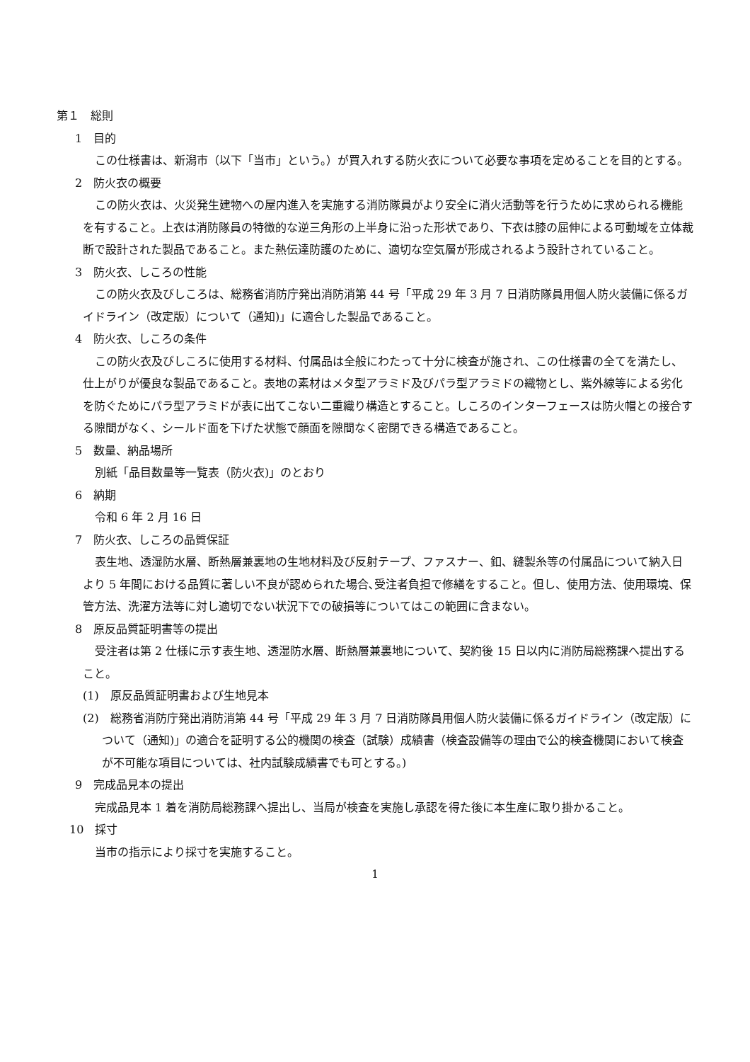第１　総則
1　目的
この仕様書は、新潟市（以下「当市」という。）が買入れする防火衣について必要な事項を定めることを目的とする。
2　防火衣の概要
この防火衣は、火災発生建物への屋内進入を実施する消防隊員がより安全に消火活動等を行うために求められる機能を有すること。上衣は消防隊員の特徴的な逆三角形の上半身に沿った形状であり、下衣は膝の屈伸による可動域を立体裁断で設計された製品であること。また熱伝達防護のために、適切な空気層が形成されるよう設計されていること。
3　防火衣、しころの性能
この防火衣及びしころは、総務省消防庁発出消防消第 44 号「平成 29 年 3 月 7 日消防隊員用個人防火装備に係るガイドライン（改定版）について（通知)」に適合した製品であること。
4　防火衣、しころの条件
この防火衣及びしころに使用する材料、付属品は全般にわたって十分に検査が施され、この仕様書の全てを満たし、仕上がりが優良な製品であること。表地の素材はメタ型アラミド及びパラ型アラミドの織物とし、紫外線等による劣化を防ぐためにパラ型アラミドが表に出てこない二重織り構造とすること。しころのインターフェースは防火帽との接合する隙間がなく、シールド面を下げた状態で顔面を隙間なく密閉できる構造であること。
5　数量、納品場所
別紙「品目数量等一覧表（防火衣)」のとおり
6　納期
令和 6 年 2 月 16 日
7　防火衣、しころの品質保証
表生地、透湿防水層、断熱層兼裏地の生地材料及び反射テープ、ファスナー、釦、縫製糸等の付属品について納入日より 5 年間における品質に著しい不良が認められた場合､受注者負担で修繕をすること。但し、使用方法、使用環境、保管方法、洗濯方法等に対し適切でない状況下での破損等についてはこの範囲に含まない。
8　原反品質証明書等の提出
受注者は第 2 仕様に示す表生地、透湿防水層、断熱層兼裏地について、契約後 15 日以内に消防局総務課へ提出すること。
(1)　原反品質証明書および生地見本
(2)　総務省消防庁発出消防消第 44 号「平成 29 年 3 月 7 日消防隊員用個人防火装備に係るガイドライン（改定版）について（通知)」の適合を証明する公的機関の検査（試験）成績書（検査設備等の理由で公的検査機関において検査が不可能な項目については、社内試験成績書でも可とする。)
9　完成品見本の提出
完成品見本 1 着を消防局総務課へ提出し、当局が検査を実施し承認を得た後に本生産に取り掛かること。
10　採寸
当市の指示により採寸を実施すること。
1